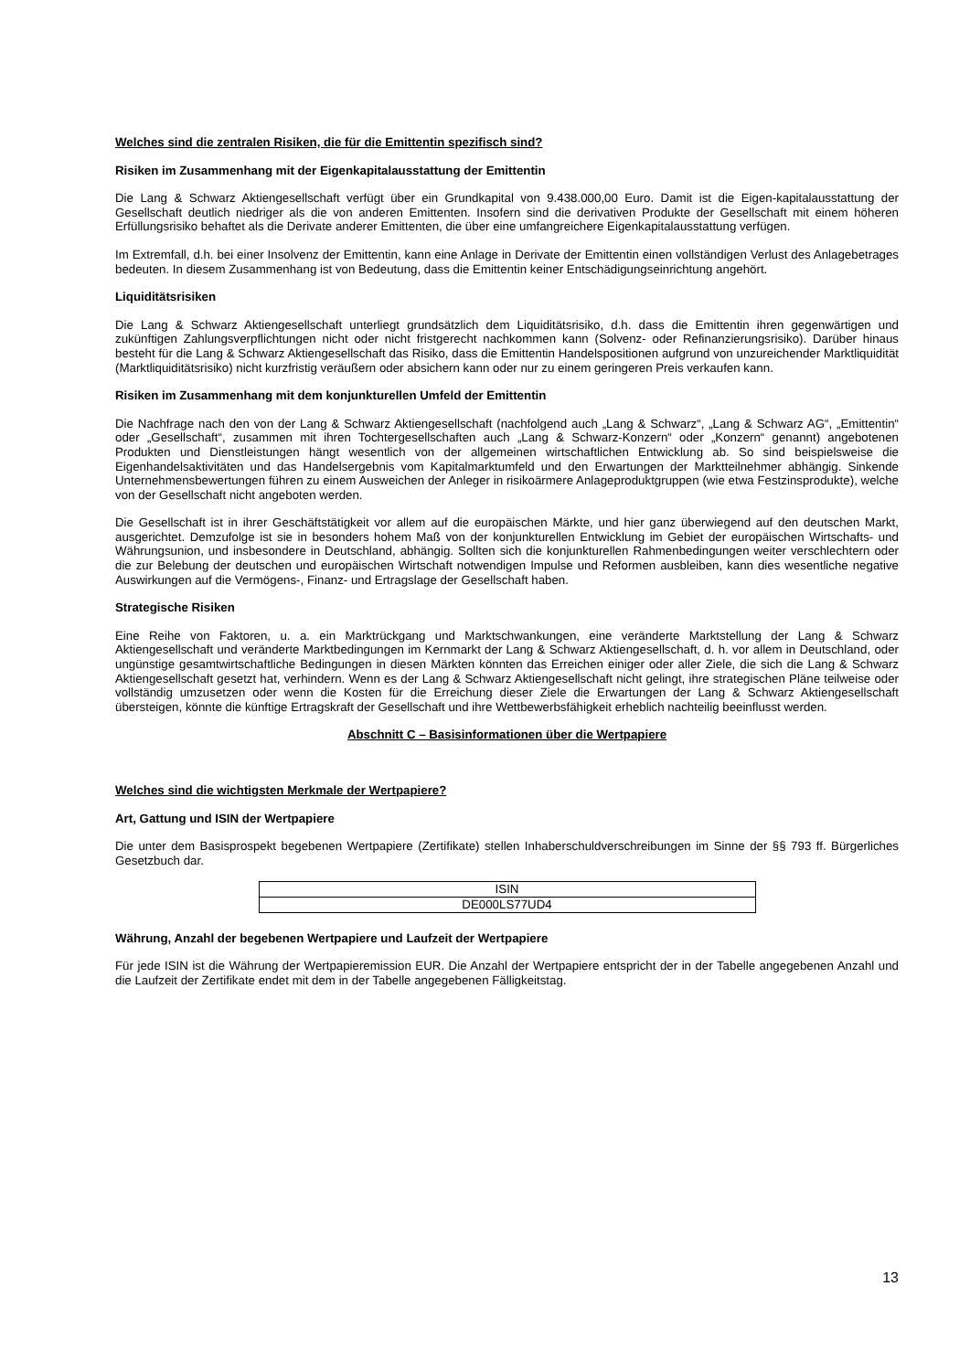Welches sind die zentralen Risiken, die für die Emittentin spezifisch sind?
Risiken im Zusammenhang mit der Eigenkapitalausstattung der Emittentin
Die Lang & Schwarz Aktiengesellschaft verfügt über ein Grundkapital von 9.438.000,00 Euro. Damit ist die Eigen-kapitalausstattung der Gesellschaft deutlich niedriger als die von anderen Emittenten. Insofern sind die derivativen Produkte der Gesellschaft mit einem höheren Erfüllungsrisiko behaftet als die Derivate anderer Emittenten, die über eine umfangreichere Eigenkapitalausstattung verfügen.
Im Extremfall, d.h. bei einer Insolvenz der Emittentin, kann eine Anlage in Derivate der Emittentin einen vollständigen Verlust des Anlagebetrages bedeuten. In diesem Zusammenhang ist von Bedeutung, dass die Emittentin keiner Entschädigungseinrichtung angehört.
Liquiditätsrisiken
Die Lang & Schwarz Aktiengesellschaft unterliegt grundsätzlich dem Liquiditätsrisiko, d.h. dass die Emittentin ihren gegenwärtigen und zukünftigen Zahlungsverpflichtungen nicht oder nicht fristgerecht nachkommen kann (Solvenz- oder Refinanzierungsrisiko). Darüber hinaus besteht für die Lang & Schwarz Aktiengesellschaft das Risiko, dass die Emittentin Handelspositionen aufgrund von unzureichender Marktliquidität (Marktliquiditätsrisiko) nicht kurzfristig veräußern oder absichern kann oder nur zu einem geringeren Preis verkaufen kann.
Risiken im Zusammenhang mit dem konjunkturellen Umfeld der Emittentin
Die Nachfrage nach den von der Lang & Schwarz Aktiengesellschaft (nachfolgend auch „Lang & Schwarz“, „Lang & Schwarz AG“, „Emittentin“ oder „Gesellschaft“, zusammen mit ihren Tochtergesellschaften auch „Lang & Schwarz-Konzern“ oder „Konzern“ genannt) angebotenen Produkten und Dienstleistungen hängt wesentlich von der allgemeinen wirtschaftlichen Entwicklung ab. So sind beispielsweise die Eigenhandelsaktivitäten und das Handelsergebnis vom Kapitalmarktumfeld und den Erwartungen der Marktteilnehmer abhängig. Sinkende Unternehmensbewertungen führen zu einem Ausweichen der Anleger in risikoärmere Anlageproduktgruppen (wie etwa Festzinsprodukte), welche von der Gesellschaft nicht angeboten werden.
Die Gesellschaft ist in ihrer Geschäftstätigkeit vor allem auf die europäischen Märkte, und hier ganz überwiegend auf den deutschen Markt, ausgerichtet. Demzufolge ist sie in besonders hohem Maß von der konjunkturellen Entwicklung im Gebiet der europäischen Wirtschafts- und Währungsunion, und insbesondere in Deutschland, abhängig. Sollten sich die konjunkturellen Rahmenbedingungen weiter verschlechtern oder die zur Belebung der deutschen und europäischen Wirtschaft notwendigen Impulse und Reformen ausbleiben, kann dies wesentliche negative Auswirkungen auf die Vermögens-, Finanz- und Ertragslage der Gesellschaft haben.
Strategische Risiken
Eine Reihe von Faktoren, u. a. ein Marktrückgang und Marktschwankungen, eine veränderte Marktstellung der Lang & Schwarz Aktiengesellschaft und veränderte Marktbedingungen im Kernmarkt der Lang & Schwarz Aktiengesellschaft, d. h. vor allem in Deutschland, oder ungünstige gesamtwirtschaftliche Bedingungen in diesen Märkten könnten das Erreichen einiger oder aller Ziele, die sich die Lang & Schwarz Aktiengesellschaft gesetzt hat, verhindern. Wenn es der Lang & Schwarz Aktiengesellschaft nicht gelingt, ihre strategischen Pläne teilweise oder vollständig umzusetzen oder wenn die Kosten für die Erreichung dieser Ziele die Erwartungen der Lang & Schwarz Aktiengesellschaft übersteigen, könnte die künftige Ertragskraft der Gesellschaft und ihre Wettbewerbsfähigkeit erheblich nachteilig beeinflusst werden.
Abschnitt C – Basisinformationen über die Wertpapiere
Welches sind die wichtigsten Merkmale der Wertpapiere?
Art, Gattung und ISIN der Wertpapiere
Die unter dem Basisprospekt begebenen Wertpapiere (Zertifikate) stellen Inhaberschuldverschreibungen im Sinne der §§ 793 ff. Bürgerliches Gesetzbuch dar.
| ISIN |
| DE000LS77UD4 |
Währung, Anzahl der begebenen Wertpapiere und Laufzeit der Wertpapiere
Für jede ISIN ist die Währung der Wertpapieremission EUR. Die Anzahl der Wertpapiere entspricht der in der Tabelle angegebenen Anzahl und die Laufzeit der Zertifikate endet mit dem in der Tabelle angegebenen Fälligkeitstag.
13